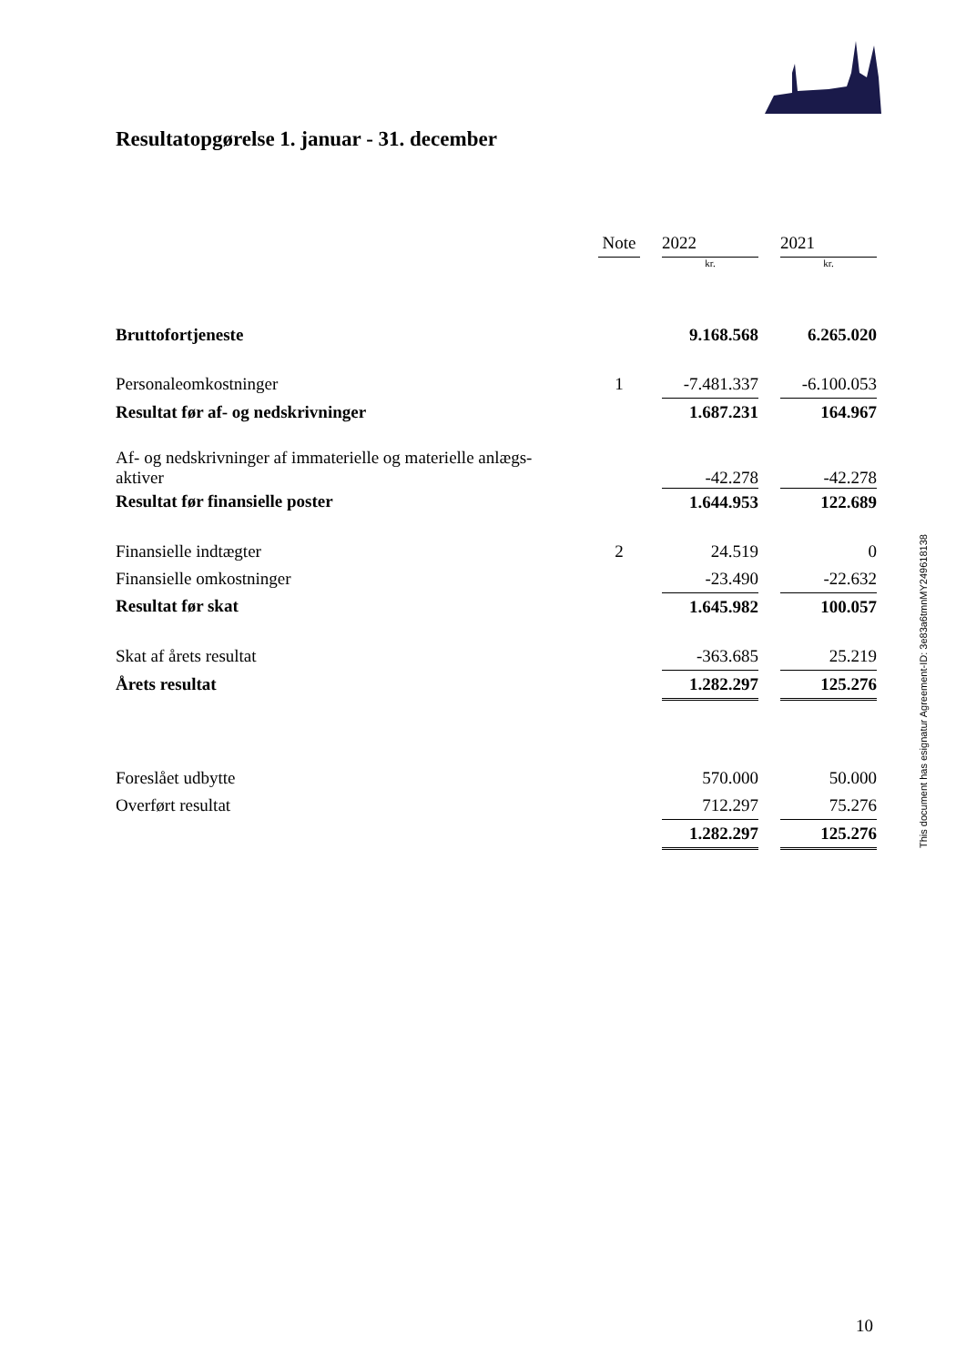Resultatopgørelse 1. januar - 31. december
| | Note | | 2022 | | 2021 |
| --- | --- | --- | --- | --- | --- |
| | | | kr. | | kr. |
| Bruttofortjeneste | | | 9.168.568 | | 6.265.020 |
| Personaleomkostninger | 1 | | -7.481.337 | | -6.100.053 |
| Resultat før af- og nedskrivninger | | | 1.687.231 | | 164.967 |
| Af- og nedskrivninger af immaterielle og materielle anlægs- aktiver | | | -42.278 | | -42.278 |
| Resultat før finansielle poster | | | 1.644.953 | | 122.689 |
| Finansielle indtægter | 2 | | 24.519 | | 0 |
| Finansielle omkostninger | | | -23.490 | | -22.632 |
| Resultat før skat | | | 1.645.982 | | 100.057 |
| Skat af årets resultat | | | -363.685 | | 25.219 |
| Årets resultat | | | 1.282.297 | | 125.276 |
| Foreslået udbytte | | | 570.000 | | 50.000 |
| Overført resultat | | | 712.297 | | 75.276 |
| | | | 1.282.297 | | 125.276 |
This document has esignatur Agreement-ID: 3e83a6tmnMY249618138
10